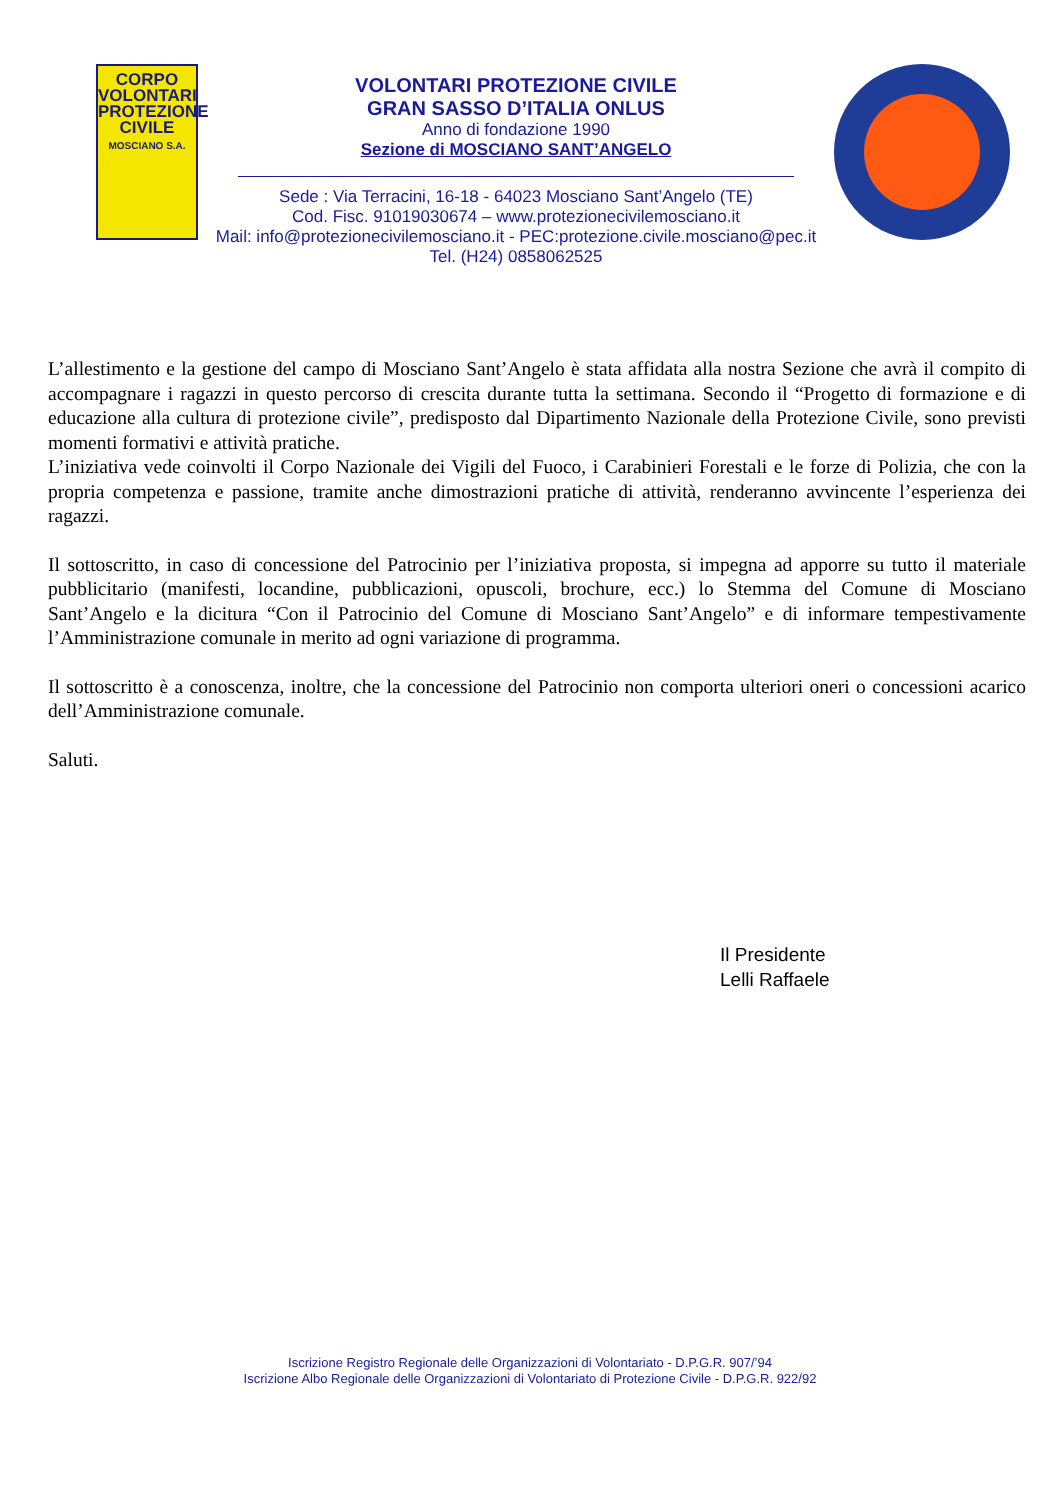CORPO
VOLONTARI
PROTEZIONE
CIVILE
MOSCIANO S.A.
VOLONTARI PROTEZIONE CIVILE
GRAN SASSO D’ITALIA ONLUS
Anno di fondazione 1990
Sezione di MOSCIANO SANT’ANGELO
Sede : Via Terracini, 16-18 - 64023 Mosciano Sant’Angelo (TE)
Cod. Fisc. 91019030674 – www.protezionecivilemosciano.it
Mail: info@protezionecivilemosciano.it - PEC:protezione.civile.mosciano@pec.it
Tel. (H24) 0858062525
L’allestimento e la gestione del campo di Mosciano Sant’Angelo è stata affidata alla nostra Sezione che avrà il compito di accompagnare i ragazzi in questo percorso di crescita durante tutta la settimana. Secondo il “Progetto di formazione e di educazione alla cultura di protezione civile”, predisposto dal Dipartimento Nazionale della Protezione Civile, sono previsti momenti formativi e attività pratiche.
L’iniziativa vede coinvolti il Corpo Nazionale dei Vigili del Fuoco, i Carabinieri Forestali e le forze di Polizia, che con la propria competenza e passione, tramite anche dimostrazioni pratiche di attività, renderanno avvincente l’esperienza dei ragazzi.
Il sottoscritto, in caso di concessione del Patrocinio per l’iniziativa proposta, si impegna ad apporre su tutto il materiale pubblicitario (manifesti, locandine, pubblicazioni, opuscoli, brochure, ecc.) lo Stemma del Comune di Mosciano Sant’Angelo e la dicitura “Con il Patrocinio del Comune di Mosciano Sant’Angelo” e di informare tempestivamente l’Amministrazione comunale in merito ad ogni variazione di programma.
Il sottoscritto è a conoscenza, inoltre, che la concessione del Patrocinio non comporta ulteriori oneri o concessioni acarico dell’Amministrazione comunale.
Saluti.
Il Presidente
Lelli Raffaele
Iscrizione Registro Regionale delle Organizzazioni di Volontariato - D.P.G.R. 907/’94
Iscrizione Albo Regionale delle Organizzazioni di Volontariato di Protezione Civile - D.P.G.R. 922/92